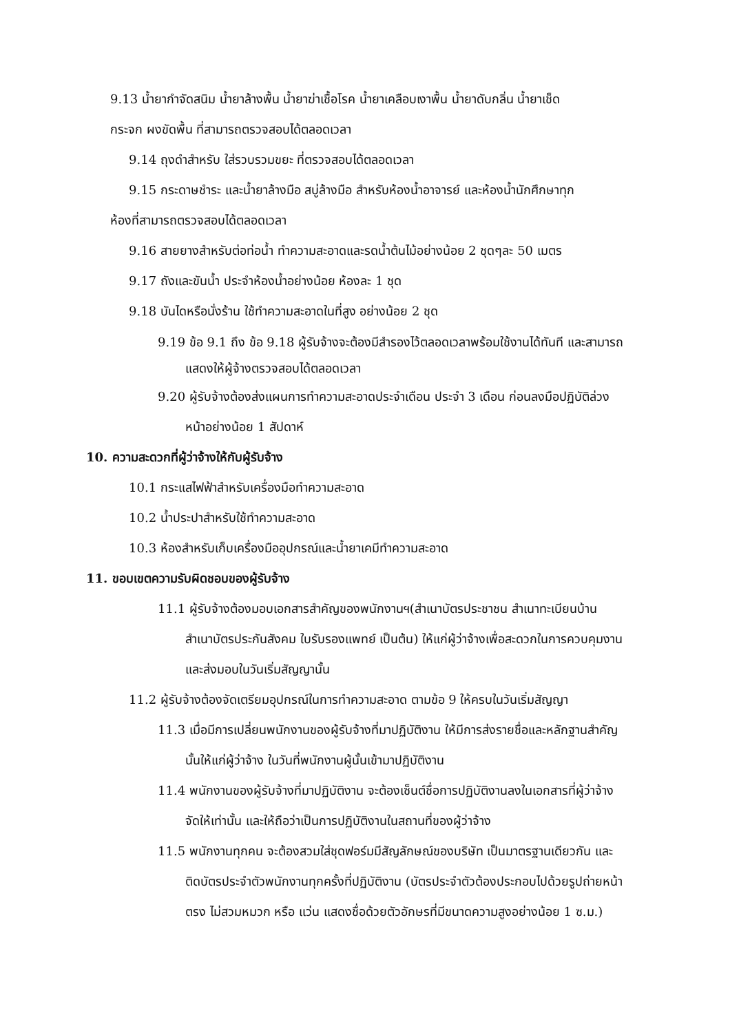9.13 น้ำยากำจัดสนิม น้ำยาล้างพื้น น้ำยาฆ่าเชื้อโรค น้ำยาเคลือบเงาพื้น น้ำยาดับกลิ่น น้ำยาเช็ด
กระจก ผงขัดพื้น ที่สามารถตรวจสอบได้ตลอดเวลา
9.14 ถุงดำสำหรับ ใส่รวบรวมขยะ ที่ตรวจสอบได้ตลอดเวลา
9.15 กระดาษชำระ และน้ำยาล้างมือ สบู่ล้างมือ สำหรับห้องน้ำอาจารย์ และห้องน้ำนักศึกษาทุก
ห้องที่สามารถตรวจสอบได้ตลอดเวลา
9.16 สายยางสำหรับต่อท่อน้ำ ทำความสะอาดและรดน้ำต้นไม้อย่างน้อย 2 ชุดๆละ 50 เมตร
9.17 ถังและขันน้ำ ประจำห้องน้ำอย่างน้อย ห้องละ 1 ชุด
9.18 บันไดหรือนั่งร้าน ใช้ทำความสะอาดในที่สูง อย่างน้อย 2 ชุด
9.19 ข้อ 9.1 ถึง ข้อ 9.18 ผู้รับจ้างจะต้องมีสำรองไว้ตลอดเวลาพร้อมใช้งานได้ทันที และสามารถแสดงให้ผู้จ้างตรวจสอบได้ตลอดเวลา
9.20 ผู้รับจ้างต้องส่งแผนการทำความสะอาดประจำเดือน ประจำ 3 เดือน ก่อนลงมือปฏิบัติล่วงหน้าอย่างน้อย 1 สัปดาห์
10. ความสะดวกที่ผู้ว่าจ้างให้กับผู้รับจ้าง
10.1 กระแสไฟฟ้าสำหรับเครื่องมือทำความสะอาด
10.2 น้ำประปาสำหรับใช้ทำความสะอาด
10.3 ห้องสำหรับเก็บเครื่องมืออุปกรณ์และน้ำยาเคมีทำความสะอาด
11. ขอบเขตความรับผิดชอบของผู้รับจ้าง
11.1 ผู้รับจ้างต้องมอบเอกสารสำคัญของพนักงานฯ(สำเนาบัตรประชาชน สำเนาทะเบียนบ้าน สำเนาบัตรประกันสังคม ใบรับรองแพทย์ เป็นต้น) ให้แก่ผู้ว่าจ้างเพื่อสะดวกในการควบคุมงาน และส่งมอบในวันเริ่มสัญญานั้น
11.2 ผู้รับจ้างต้องจัดเตรียมอุปกรณ์ในการทำความสะอาด ตามข้อ 9 ให้ครบในวันเริ่มสัญญา
11.3 เมื่อมีการเปลี่ยนพนักงานของผู้รับจ้างที่มาปฏิบัติงาน ให้มีการส่งรายชื่อและหลักฐานสำคัญนั้นให้แก่ผู้ว่าจ้าง ในวันที่พนักงานผู้นั้นเข้ามาปฏิบัติงาน
11.4 พนักงานของผู้รับจ้างที่มาปฏิบัติงาน จะต้องเซ็นต์ชื่อการปฏิบัติงานลงในเอกสารที่ผู้ว่าจ้างจัดให้เท่านั้น และให้ถือว่าเป็นการปฏิบัติงานในสถานที่ของผู้ว่าจ้าง
11.5 พนักงานทุกคน จะต้องสวมใส่ชุดฟอร์มมีสัญลักษณ์ของบริษัท เป็นมาตรฐานเดียวกัน และติดบัตรประจำตัวพนักงานทุกครั้งที่ปฏิบัติงาน (บัตรประจำตัวต้องประกอบไปด้วยรูปถ่ายหน้าตรง ไม่สวมหมวก หรือ แว่น แสดงชื่อด้วยตัวอักษรที่มีขนาดความสูงอย่างน้อย 1 ซ.ม.)